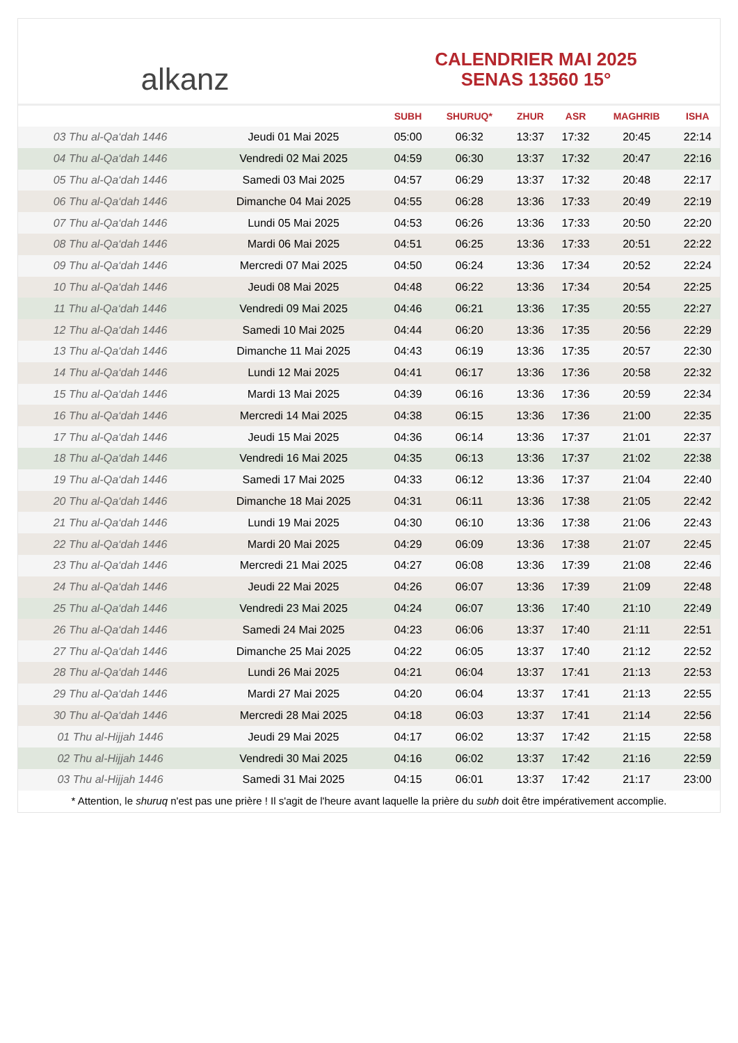alkanz
CALENDRIER MAI 2025
SENAS 13560 15°
| | | SUBH | SHURUQ* | ZHUR | ASR | MAGHRIB | ISHA |
| --- | --- | --- | --- | --- | --- | --- | --- |
| 03 Thu al-Qa‘dah 1446 | Jeudi 01 Mai 2025 | 05:00 | 06:32 | 13:37 | 17:32 | 20:45 | 22:14 |
| 04 Thu al-Qa‘dah 1446 | Vendredi 02 Mai 2025 | 04:59 | 06:30 | 13:37 | 17:32 | 20:47 | 22:16 |
| 05 Thu al-Qa‘dah 1446 | Samedi 03 Mai 2025 | 04:57 | 06:29 | 13:37 | 17:32 | 20:48 | 22:17 |
| 06 Thu al-Qa‘dah 1446 | Dimanche 04 Mai 2025 | 04:55 | 06:28 | 13:36 | 17:33 | 20:49 | 22:19 |
| 07 Thu al-Qa‘dah 1446 | Lundi 05 Mai 2025 | 04:53 | 06:26 | 13:36 | 17:33 | 20:50 | 22:20 |
| 08 Thu al-Qa‘dah 1446 | Mardi 06 Mai 2025 | 04:51 | 06:25 | 13:36 | 17:33 | 20:51 | 22:22 |
| 09 Thu al-Qa‘dah 1446 | Mercredi 07 Mai 2025 | 04:50 | 06:24 | 13:36 | 17:34 | 20:52 | 22:24 |
| 10 Thu al-Qa‘dah 1446 | Jeudi 08 Mai 2025 | 04:48 | 06:22 | 13:36 | 17:34 | 20:54 | 22:25 |
| 11 Thu al-Qa‘dah 1446 | Vendredi 09 Mai 2025 | 04:46 | 06:21 | 13:36 | 17:35 | 20:55 | 22:27 |
| 12 Thu al-Qa‘dah 1446 | Samedi 10 Mai 2025 | 04:44 | 06:20 | 13:36 | 17:35 | 20:56 | 22:29 |
| 13 Thu al-Qa‘dah 1446 | Dimanche 11 Mai 2025 | 04:43 | 06:19 | 13:36 | 17:35 | 20:57 | 22:30 |
| 14 Thu al-Qa‘dah 1446 | Lundi 12 Mai 2025 | 04:41 | 06:17 | 13:36 | 17:36 | 20:58 | 22:32 |
| 15 Thu al-Qa‘dah 1446 | Mardi 13 Mai 2025 | 04:39 | 06:16 | 13:36 | 17:36 | 20:59 | 22:34 |
| 16 Thu al-Qa‘dah 1446 | Mercredi 14 Mai 2025 | 04:38 | 06:15 | 13:36 | 17:36 | 21:00 | 22:35 |
| 17 Thu al-Qa‘dah 1446 | Jeudi 15 Mai 2025 | 04:36 | 06:14 | 13:36 | 17:37 | 21:01 | 22:37 |
| 18 Thu al-Qa‘dah 1446 | Vendredi 16 Mai 2025 | 04:35 | 06:13 | 13:36 | 17:37 | 21:02 | 22:38 |
| 19 Thu al-Qa‘dah 1446 | Samedi 17 Mai 2025 | 04:33 | 06:12 | 13:36 | 17:37 | 21:04 | 22:40 |
| 20 Thu al-Qa‘dah 1446 | Dimanche 18 Mai 2025 | 04:31 | 06:11 | 13:36 | 17:38 | 21:05 | 22:42 |
| 21 Thu al-Qa‘dah 1446 | Lundi 19 Mai 2025 | 04:30 | 06:10 | 13:36 | 17:38 | 21:06 | 22:43 |
| 22 Thu al-Qa‘dah 1446 | Mardi 20 Mai 2025 | 04:29 | 06:09 | 13:36 | 17:38 | 21:07 | 22:45 |
| 23 Thu al-Qa‘dah 1446 | Mercredi 21 Mai 2025 | 04:27 | 06:08 | 13:36 | 17:39 | 21:08 | 22:46 |
| 24 Thu al-Qa‘dah 1446 | Jeudi 22 Mai 2025 | 04:26 | 06:07 | 13:36 | 17:39 | 21:09 | 22:48 |
| 25 Thu al-Qa‘dah 1446 | Vendredi 23 Mai 2025 | 04:24 | 06:07 | 13:36 | 17:40 | 21:10 | 22:49 |
| 26 Thu al-Qa‘dah 1446 | Samedi 24 Mai 2025 | 04:23 | 06:06 | 13:37 | 17:40 | 21:11 | 22:51 |
| 27 Thu al-Qa‘dah 1446 | Dimanche 25 Mai 2025 | 04:22 | 06:05 | 13:37 | 17:40 | 21:12 | 22:52 |
| 28 Thu al-Qa‘dah 1446 | Lundi 26 Mai 2025 | 04:21 | 06:04 | 13:37 | 17:41 | 21:13 | 22:53 |
| 29 Thu al-Qa‘dah 1446 | Mardi 27 Mai 2025 | 04:20 | 06:04 | 13:37 | 17:41 | 21:13 | 22:55 |
| 30 Thu al-Qa‘dah 1446 | Mercredi 28 Mai 2025 | 04:18 | 06:03 | 13:37 | 17:41 | 21:14 | 22:56 |
| 01 Thu al-Hijjah 1446 | Jeudi 29 Mai 2025 | 04:17 | 06:02 | 13:37 | 17:42 | 21:15 | 22:58 |
| 02 Thu al-Hijjah 1446 | Vendredi 30 Mai 2025 | 04:16 | 06:02 | 13:37 | 17:42 | 21:16 | 22:59 |
| 03 Thu al-Hijjah 1446 | Samedi 31 Mai 2025 | 04:15 | 06:01 | 13:37 | 17:42 | 21:17 | 23:00 |
* Attention, le shuruq n'est pas une prière ! Il s'agit de l'heure avant laquelle la prière du subh doit être impérativement accomplie.